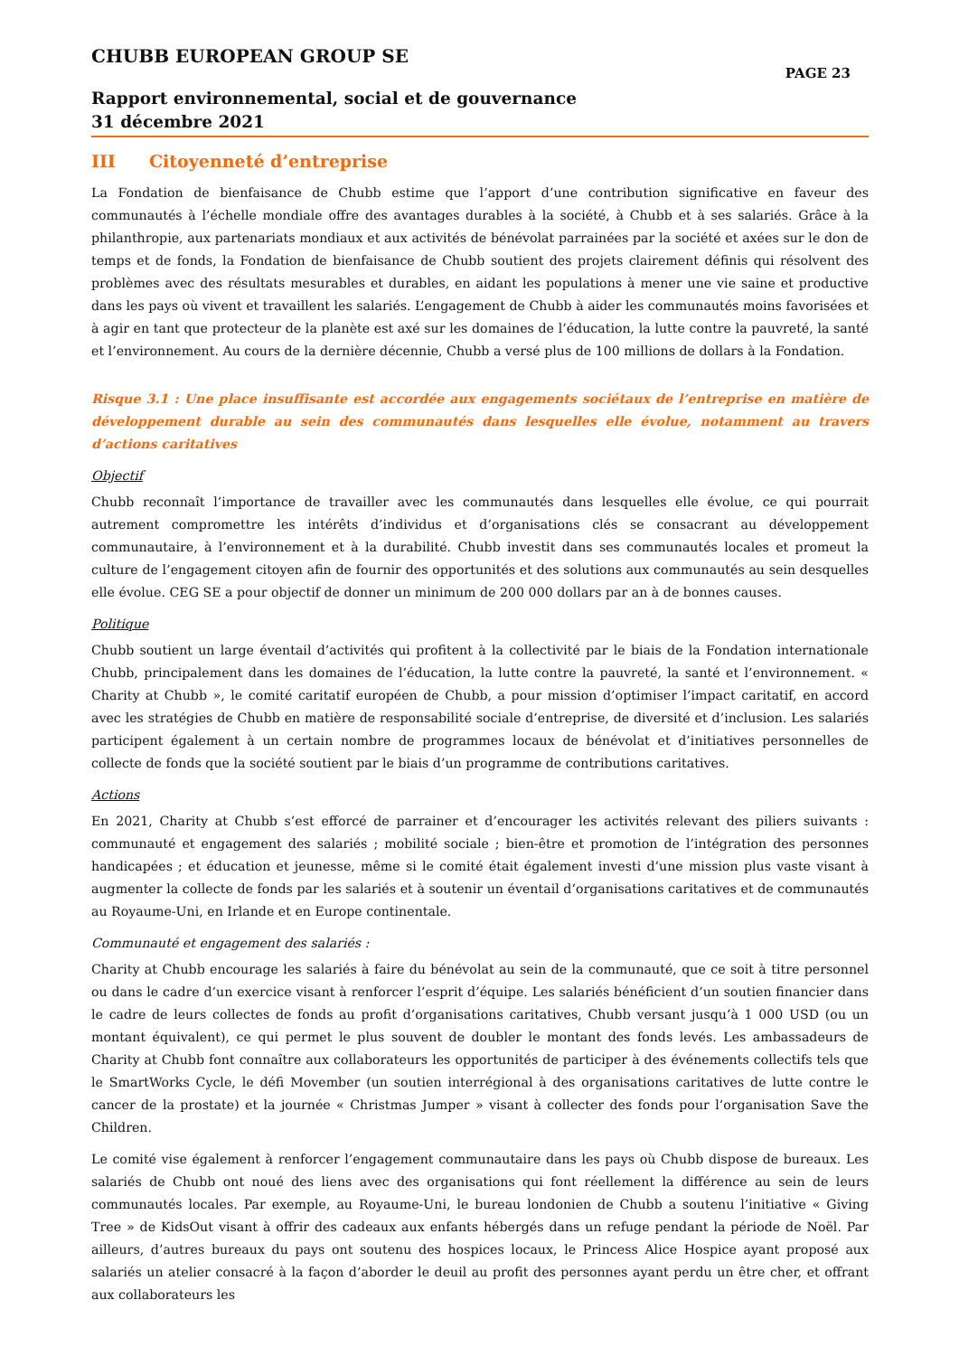CHUBB EUROPEAN GROUP SE
PAGE 23
Rapport environnemental, social et de gouvernance
31 décembre 2021
III Citoyenneté d’entreprise
La Fondation de bienfaisance de Chubb estime que l’apport d’une contribution significative en faveur des communautés à l’échelle mondiale offre des avantages durables à la société, à Chubb et à ses salariés. Grâce à la philanthropie, aux partenariats mondiaux et aux activités de bénévolat parrainées par la société et axées sur le don de temps et de fonds, la Fondation de bienfaisance de Chubb soutient des projets clairement définis qui résolvent des problèmes avec des résultats mesurables et durables, en aidant les populations à mener une vie saine et productive dans les pays où vivent et travaillent les salariés. L’engagement de Chubb à aider les communautés moins favorisées et à agir en tant que protecteur de la planète est axé sur les domaines de l’éducation, la lutte contre la pauvreté, la santé et l’environnement. Au cours de la dernière décennie, Chubb a versé plus de 100 millions de dollars à la Fondation.
Risque 3.1 : Une place insuffisante est accordée aux engagements sociétaux de l’entreprise en matière de développement durable au sein des communautés dans lesquelles elle évolue, notamment au travers d’actions caritatives
Objectif
Chubb reconnaît l’importance de travailler avec les communautés dans lesquelles elle évolue, ce qui pourrait autrement compromettre les intérêts d’individus et d’organisations clés se consacrant au développement communautaire, à l’environnement et à la durabilité. Chubb investit dans ses communautés locales et promeut la culture de l’engagement citoyen afin de fournir des opportunités et des solutions aux communautés au sein desquelles elle évolue. CEG SE a pour objectif de donner un minimum de 200 000 dollars par an à de bonnes causes.
Politique
Chubb soutient un large éventail d’activités qui profitent à la collectivité par le biais de la Fondation internationale Chubb, principalement dans les domaines de l’éducation, la lutte contre la pauvreté, la santé et l’environnement. « Charity at Chubb », le comité caritatif européen de Chubb, a pour mission d’optimiser l’impact caritatif, en accord avec les stratégies de Chubb en matière de responsabilité sociale d’entreprise, de diversité et d’inclusion. Les salariés participent également à un certain nombre de programmes locaux de bénévolat et d’initiatives personnelles de collecte de fonds que la société soutient par le biais d’un programme de contributions caritatives.
Actions
En 2021, Charity at Chubb s’est efforcé de parrainer et d’encourager les activités relevant des piliers suivants : communauté et engagement des salariés ; mobilité sociale ; bien-être et promotion de l’intégration des personnes handicapées ; et éducation et jeunesse, même si le comité était également investi d’une mission plus vaste visant à augmenter la collecte de fonds par les salariés et à soutenir un éventail d’organisations caritatives et de communautés au Royaume-Uni, en Irlande et en Europe continentale.
Communauté et engagement des salariés :
Charity at Chubb encourage les salariés à faire du bénévolat au sein de la communauté, que ce soit à titre personnel ou dans le cadre d’un exercice visant à renforcer l’esprit d’équipe. Les salariés bénéficient d’un soutien financier dans le cadre de leurs collectes de fonds au profit d’organisations caritatives, Chubb versant jusqu’à 1 000 USD (ou un montant équivalent), ce qui permet le plus souvent de doubler le montant des fonds levés. Les ambassadeurs de Charity at Chubb font connaître aux collaborateurs les opportunités de participer à des événements collectifs tels que le SmartWorks Cycle, le défi Movember (un soutien interrégional à des organisations caritatives de lutte contre le cancer de la prostate) et la journée « Christmas Jumper » visant à collecter des fonds pour l’organisation Save the Children.
Le comité vise également à renforcer l’engagement communautaire dans les pays où Chubb dispose de bureaux. Les salariés de Chubb ont noué des liens avec des organisations qui font réellement la différence au sein de leurs communautés locales. Par exemple, au Royaume-Uni, le bureau londonien de Chubb a soutenu l’initiative « Giving Tree » de KidsOut visant à offrir des cadeaux aux enfants hébergés dans un refuge pendant la période de Noël. Par ailleurs, d’autres bureaux du pays ont soutenu des hospices locaux, le Princess Alice Hospice ayant proposé aux salariés un atelier consacré à la façon d’aborder le deuil au profit des personnes ayant perdu un être cher, et offrant aux collaborateurs les